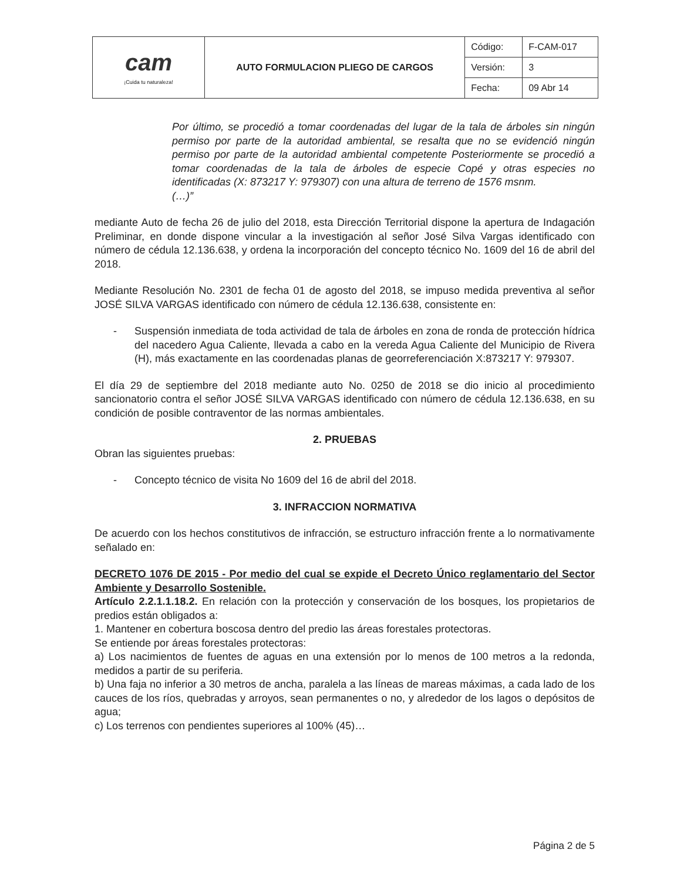| cam ¡Cuida tu naturaleza! | AUTO FORMULACION PLIEGO DE CARGOS | Código: | F-CAM-017 |
| | | Versión: | 3 |
| | | Fecha: | 09 Abr 14 |
Por último, se procedió a tomar coordenadas del lugar de la tala de árboles sin ningún permiso por parte de la autoridad ambiental, se resalta que no se evidenció ningún permiso por parte de la autoridad ambiental competente Posteriormente se procedió a tomar coordenadas de la tala de árboles de especie Copé y otras especies no identificadas (X: 873217 Y: 979307) con una altura de terreno de 1576 msnm.
(…)”
mediante Auto de fecha 26 de julio del 2018, esta Dirección Territorial dispone la apertura de Indagación Preliminar, en donde dispone vincular a la investigación al señor José Silva Vargas identificado con número de cédula 12.136.638, y ordena la incorporación del concepto técnico No. 1609 del 16 de abril del 2018.
Mediante Resolución No. 2301 de fecha 01 de agosto del 2018, se impuso medida preventiva al señor JOSÉ SILVA VARGAS identificado con número de cédula 12.136.638, consistente en:
- Suspensión inmediata de toda actividad de tala de árboles en zona de ronda de protección hídrica del nacedero Agua Caliente, llevada a cabo en la vereda Agua Caliente del Municipio de Rivera (H), más exactamente en las coordenadas planas de georreferenciación X:873217 Y: 979307.
El día 29 de septiembre del 2018 mediante auto No. 0250 de 2018 se dio inicio al procedimiento sancionatorio contra el señor JOSÉ SILVA VARGAS identificado con número de cédula 12.136.638, en su condición de posible contraventor de las normas ambientales.
2. PRUEBAS
Obran las siguientes pruebas:
- Concepto técnico de visita No 1609 del 16 de abril del 2018.
3. INFRACCION NORMATIVA
De acuerdo con los hechos constitutivos de infracción, se estructuro infracción frente a lo normativamente señalado en:
DECRETO 1076 DE 2015 - Por medio del cual se expide el Decreto Único reglamentario del Sector Ambiente y Desarrollo Sostenible.
Artículo 2.2.1.1.18.2. En relación con la protección y conservación de los bosques, los propietarios de predios están obligados a:
1. Mantener en cobertura boscosa dentro del predio las áreas forestales protectoras.
Se entiende por áreas forestales protectoras:
a) Los nacimientos de fuentes de aguas en una extensión por lo menos de 100 metros a la redonda, medidos a partir de su periferia.
b) Una faja no inferior a 30 metros de ancha, paralela a las líneas de mareas máximas, a cada lado de los cauces de los ríos, quebradas y arroyos, sean permanentes o no, y alrededor de los lagos o depósitos de agua;
c) Los terrenos con pendientes superiores al 100% (45)…
Página 2 de 5